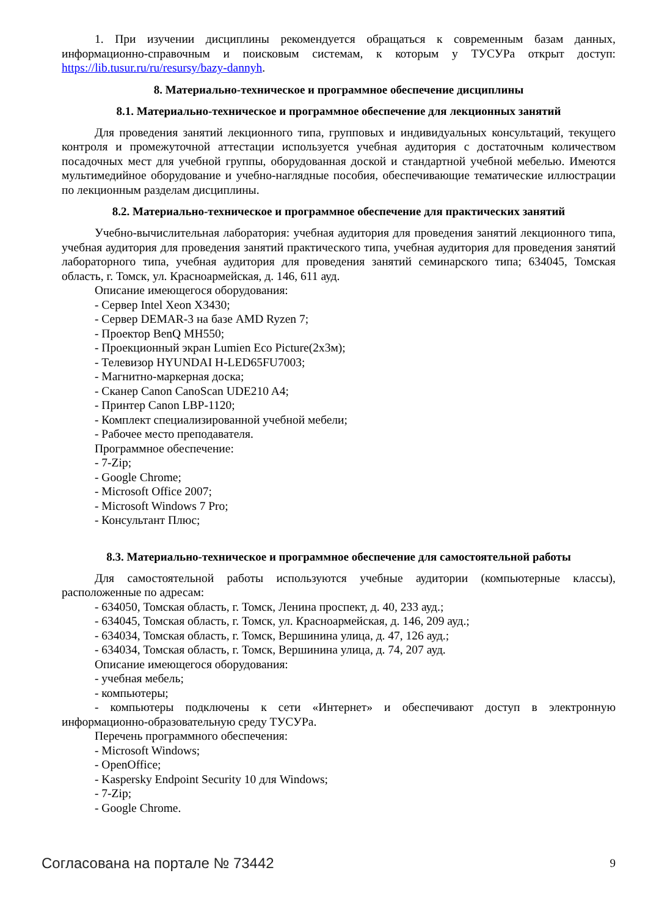1. При изучении дисциплины рекомендуется обращаться к современным базам данных, информационно-справочным и поисковым системам, к которым у ТУСУРа открыт доступ: https://lib.tusur.ru/ru/resursy/bazy-dannyh.
8. Материально-техническое и программное обеспечение дисциплины
8.1. Материально-техническое и программное обеспечение для лекционных занятий
Для проведения занятий лекционного типа, групповых и индивидуальных консультаций, текущего контроля и промежуточной аттестации используется учебная аудитория с достаточным количеством посадочных мест для учебной группы, оборудованная доской и стандартной учебной мебелью. Имеются мультимедийное оборудование и учебно-наглядные пособия, обеспечивающие тематические иллюстрации по лекционным разделам дисциплины.
8.2. Материально-техническое и программное обеспечение для практических занятий
Учебно-вычислительная лаборатория: учебная аудитория для проведения занятий лекционного типа, учебная аудитория для проведения занятий практического типа, учебная аудитория для проведения занятий лабораторного типа, учебная аудитория для проведения занятий семинарского типа; 634045, Томская область, г. Томск, ул. Красноармейская, д. 146, 611 ауд.
Описание имеющегося оборудования:
- Сервер Intel Xeon X3430;
- Сервер DEMAR-3 на базе AMD Ryzen 7;
- Проектор BenQ MH550;
- Проекционный экран Lumien Eco Picture(2x3м);
- Телевизор HYUNDAI H-LED65FU7003;
- Магнитно-маркерная доска;
- Сканер Canon CanoScan UDE210 A4;
- Принтер Canon LBP-1120;
- Комплект специализированной учебной мебели;
- Рабочее место преподавателя.
Программное обеспечение:
- 7-Zip;
- Google Chrome;
- Microsoft Office 2007;
- Microsoft Windows 7 Pro;
- Консультант Плюс;
8.3. Материально-техническое и программное обеспечение для самостоятельной работы
Для самостоятельной работы используются учебные аудитории (компьютерные классы), расположенные по адресам:
- 634050, Томская область, г. Томск, Ленина проспект, д. 40, 233 ауд.;
- 634045, Томская область, г. Томск, ул. Красноармейская, д. 146, 209 ауд.;
- 634034, Томская область, г. Томск, Вершинина улица, д. 47, 126 ауд.;
- 634034, Томская область, г. Томск, Вершинина улица, д. 74, 207 ауд.
Описание имеющегося оборудования:
- учебная мебель;
- компьютеры;
- компьютеры подключены к сети «Интернет» и обеспечивают доступ в электронную информационно-образовательную среду ТУСУРа.
Перечень программного обеспечения:
- Microsoft Windows;
- OpenOffice;
- Kaspersky Endpoint Security 10 для Windows;
- 7-Zip;
- Google Chrome.
Согласована на портале № 73442 9